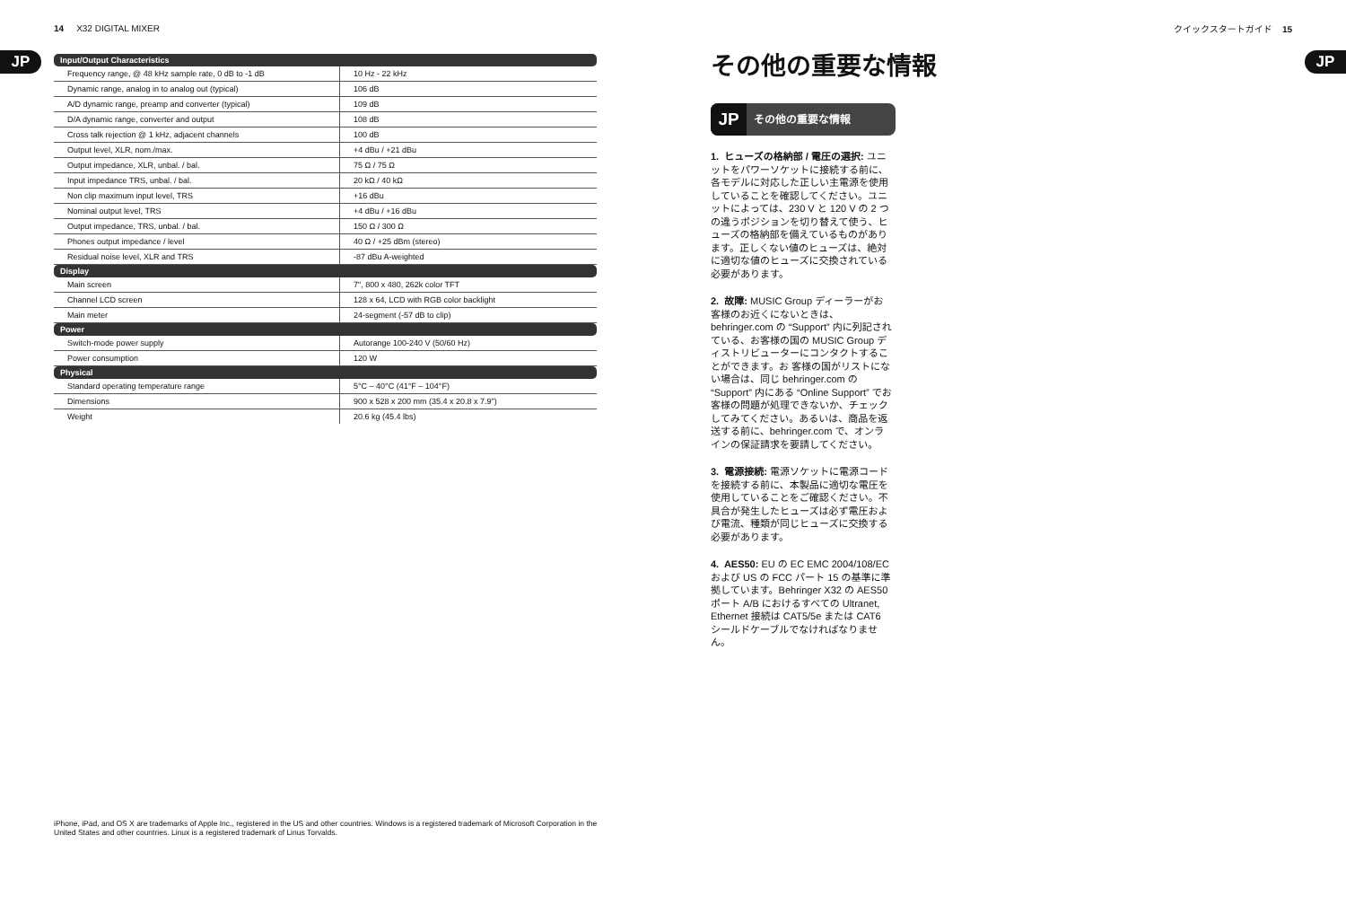14 X32 DIGITAL MIXER
JP
| Input/Output Characteristics | |
| --- | --- |
| Frequency range, @ 48 kHz sample rate, 0 dB to -1 dB | 10 Hz - 22 kHz |
| Dynamic range, analog in to analog out (typical) | 106 dB |
| A/D dynamic range, preamp and converter (typical) | 109 dB |
| D/A dynamic range, converter and output | 108 dB |
| Cross talk rejection @ 1 kHz, adjacent channels | 100 dB |
| Output level, XLR, nom./max. | +4 dBu / +21 dBu |
| Output impedance, XLR, unbal. / bal. | 75 Ω / 75 Ω |
| Input impedance TRS, unbal. / bal. | 20 kΩ / 40 kΩ |
| Non clip maximum input level, TRS | +16 dBu |
| Nominal output level, TRS | +4 dBu / +16 dBu |
| Output impedance, TRS, unbal. / bal. | 150 Ω / 300 Ω |
| Phones output impedance / level | 40 Ω / +25 dBm (stereo) |
| Residual noise level, XLR and TRS | -87 dBu A-weighted |
| Display | |
| Main screen | 7", 800 x 480, 262k color TFT |
| Channel LCD screen | 128 x 64, LCD with RGB color backlight |
| Main meter | 24-segment (-57 dB to clip) |
| Power | |
| Switch-mode power supply | Autorange 100-240 V (50/60 Hz) |
| Power consumption | 120 W |
| Physical | |
| Standard operating temperature range | 5°C – 40°C (41°F – 104°F) |
| Dimensions | 900 x 528 x 200 mm (35.4 x 20.8 x 7.9") |
| Weight | 20.6 kg (45.4 lbs) |
iPhone, iPad, and OS X are trademarks of Apple Inc., registered in the US and other countries. Windows is a registered trademark of Microsoft Corporation in the United States and other countries. Linux is a registered trademark of Linus Torvalds.
クイックスタートガイド 15
JP
その他の重要な情報
JP その他の重要な情報
1. ヒューズの格納部 / 電圧の選択: ユニットをパワーソケットに接続する前に、各モデルに対応した正しい主電源を使用していることを確認してください。ユニットによっては、230 V と 120 V の 2 つの違うポジションを切り替えて使う、ヒューズの格納部を備えているものがあります。正しくない値のヒューズは、絶対に適切な値のヒューズに交換されている必要があります。
2. 故障: MUSIC Group ディーラーがお客様のお近くにないときは、behringer.com の “Support” 内に列記されている、お客様の国の MUSIC Group ディストリビューターにコンタクトすることができます。お 客様の国がリストにない場合は、同じ behringer.com の “Support” 内にある “Online Support” でお客様の問題が処理できないか、チェックしてみてください。あるいは、商品を返送する前に、behringer.com で、オンラインの保証請求を要請してください。
3. 電源接続: 電源ソケットに電源コードを接続する前に、本製品に適切な電圧を使用していることをご確認ください。不具合が発生したヒューズは必ず電圧および電流、種類が同じヒューズに交換する必要があります。
4. AES50: EU の EC EMC 2004/108/EC および US の FCC パート 15 の基準に準拠しています。Behringer X32 の AES50 ポート A/B におけるすべての Ultranet, Ethernet 接続は CAT5/5e または CAT6 シールドケーブルでなければなりません。